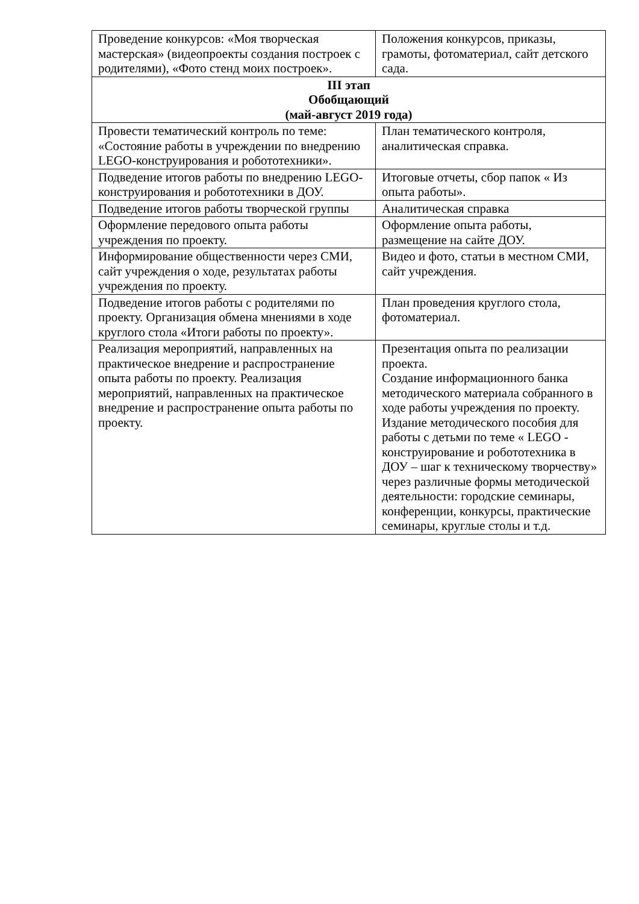| Проведение конкурсов: «Моя творческая мастерская» (видеопроекты создания построек с родителями), «Фото стенд моих построек». | Положения конкурсов, приказы, грамоты, фотоматериал, сайт детского сада. |
| III этап Обобщающий (май-август 2019 года) | |
| Провести тематический контроль по теме: «Состояние работы в учреждении по внедрению LEGO-конструирования и робототехники». | План тематического контроля, аналитическая справка. |
| Подведение итогов работы по внедрению LEGO-конструирования и робототехники в ДОУ. | Итоговые отчеты, сбор папок « Из опыта работы». |
| Подведение итогов работы творческой группы | Аналитическая справка |
| Оформление передового опыта работы учреждения по проекту. | Оформление опыта работы, размещение на сайте ДОУ. |
| Информирование общественности через СМИ, сайт учреждения о ходе, результатах работы учреждения по проекту. | Видео и фото, статьи в местном СМИ, сайт учреждения. |
| Подведение итогов работы с родителями по проекту. Организация обмена мнениями в ходе круглого стола «Итоги работы по проекту». | План проведения круглого стола, фотоматериал. |
| Реализация мероприятий, направленных на практическое внедрение и распространение опыта работы по проекту. Реализация мероприятий, направленных на практическое внедрение и распространение опыта работы по проекту. | Презентация опыта по реализации проекта. Создание информационного банка методического материала собранного в ходе работы учреждения по проекту. Издание методического пособия для работы с детьми по теме « LEGO - конструирование и робототехника в ДОУ – шаг к техническому творчеству» через различные формы методической деятельности: городские семинары, конференции, конкурсы, практические семинары, круглые столы и т.д. |